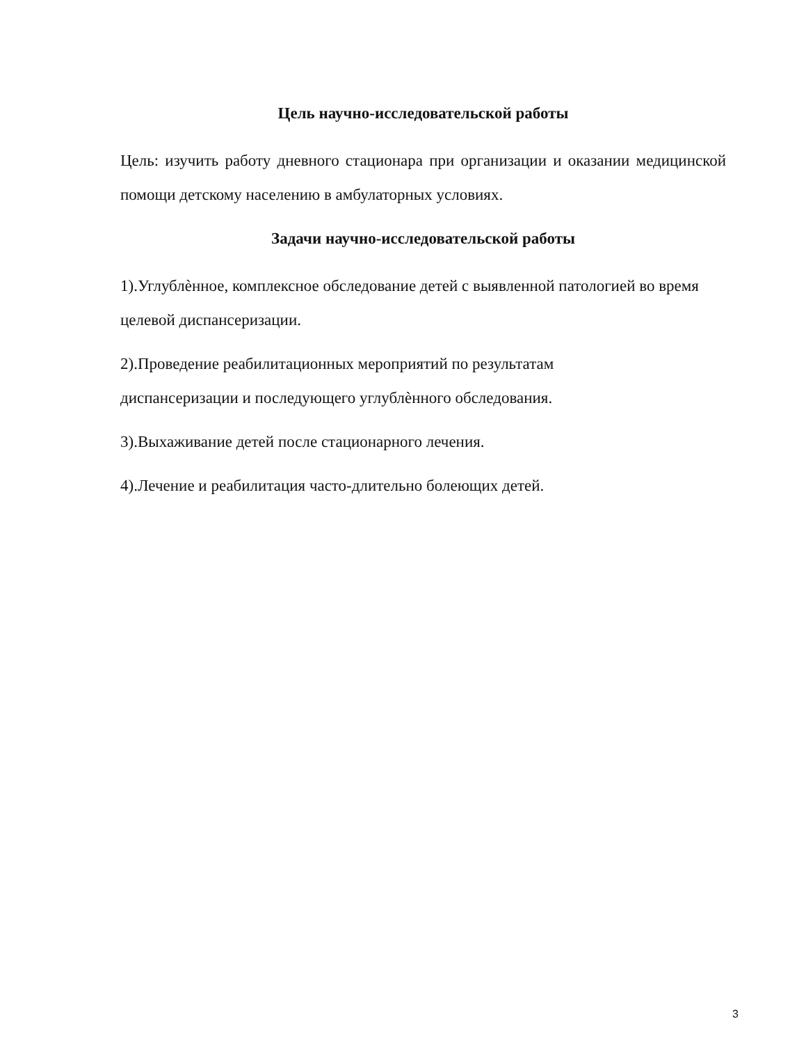Цель научно-исследовательской работы
Цель: изучить работу дневного стационара при организации и оказании медицинской помощи детскому населению в амбулаторных условиях.
Задачи научно-исследовательской работы
1).Углублѐнное, комплексное обследование детей с выявленной патологией во время целевой диспансеризации.
2).Проведение реабилитационных мероприятий по результатам
диспансеризации и последующего углублѐнного обследования.
3).Выхаживание детей после стационарного лечения.
4).Лечение и реабилитация часто-длительно болеющих детей.
3